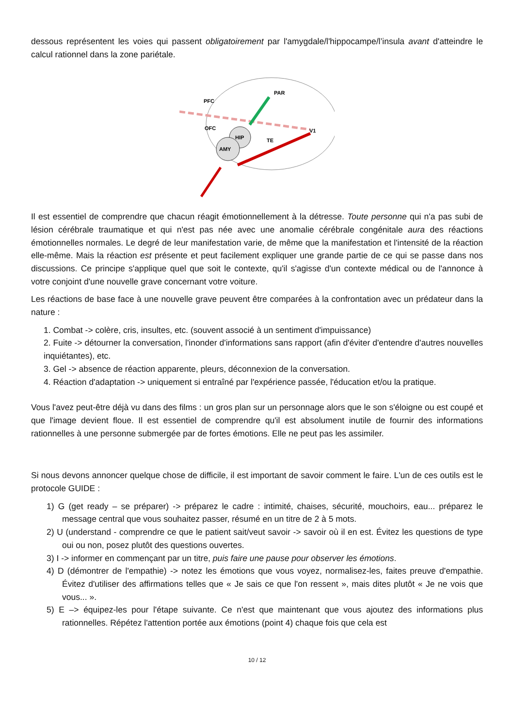dessous représentent les voies qui passent obligatoirement par l'amygdale/l'hippocampe/l’insula avant d'atteindre le calcul rationnel dans la zone pariétale.
PAR
PFC
OFC
HIP
AMY
TE
V1
Il est essentiel de comprendre que chacun réagit émotionnellement à la détresse. Toute personne qui n'a pas subi de lésion cérébrale traumatique et qui n'est pas née avec une anomalie cérébrale congénitale aura des réactions émotionnelles normales. Le degré de leur manifestation varie, de même que la manifestation et l'intensité de la réaction elle-même. Mais la réaction est présente et peut facilement expliquer une grande partie de ce qui se passe dans nos discussions. Ce principe s'applique quel que soit le contexte, qu'il s'agisse d'un contexte médical ou de l'annonce à votre conjoint d'une nouvelle grave concernant votre voiture.
Les réactions de base face à une nouvelle grave peuvent être comparées à la confrontation avec un prédateur dans la nature :
1. Combat -> colère, cris, insultes, etc. (souvent associé à un sentiment d'impuissance)
2. Fuite -> détourner la conversation, l'inonder d'informations sans rapport (afin d'éviter d'entendre d'autres nouvelles inquiétantes), etc.
3. Gel -> absence de réaction apparente, pleurs, déconnexion de la conversation.
4. Réaction d'adaptation -> uniquement si entraîné par l'expérience passée, l'éducation et/ou la pratique.
Vous l'avez peut-être déjà vu dans des films : un gros plan sur un personnage alors que le son s'éloigne ou est coupé et que l'image devient floue. Il est essentiel de comprendre qu'il est absolument inutile de fournir des informations rationnelles à une personne submergée par de fortes émotions. Elle ne peut pas les assimiler.
Si nous devons annoncer quelque chose de difficile, il est important de savoir comment le faire. L'un de ces outils est le protocole GUIDE :
1) G (get ready – se préparer) -> préparez le cadre : intimité, chaises, sécurité, mouchoirs, eau... préparez le message central que vous souhaitez passer, résumé en un titre de 2 à 5 mots.
2) U (understand - comprendre ce que le patient sait/veut savoir -> savoir où il en est. Évitez les questions de type oui ou non, posez plutôt des questions ouvertes.
3) I -> informer en commençant par un titre, puis faire une pause pour observer les émotions.
4) D (démontrer de l'empathie) -> notez les émotions que vous voyez, normalisez-les, faites preuve d'empathie. Évitez d'utiliser des affirmations telles que « Je sais ce que l'on ressent », mais dites plutôt « Je ne vois que vous... ».
5) E –> équipez-les pour l'étape suivante. Ce n'est que maintenant que vous ajoutez des informations plus rationnelles. Répétez l'attention portée aux émotions (point 4) chaque fois que cela est
10 / 12